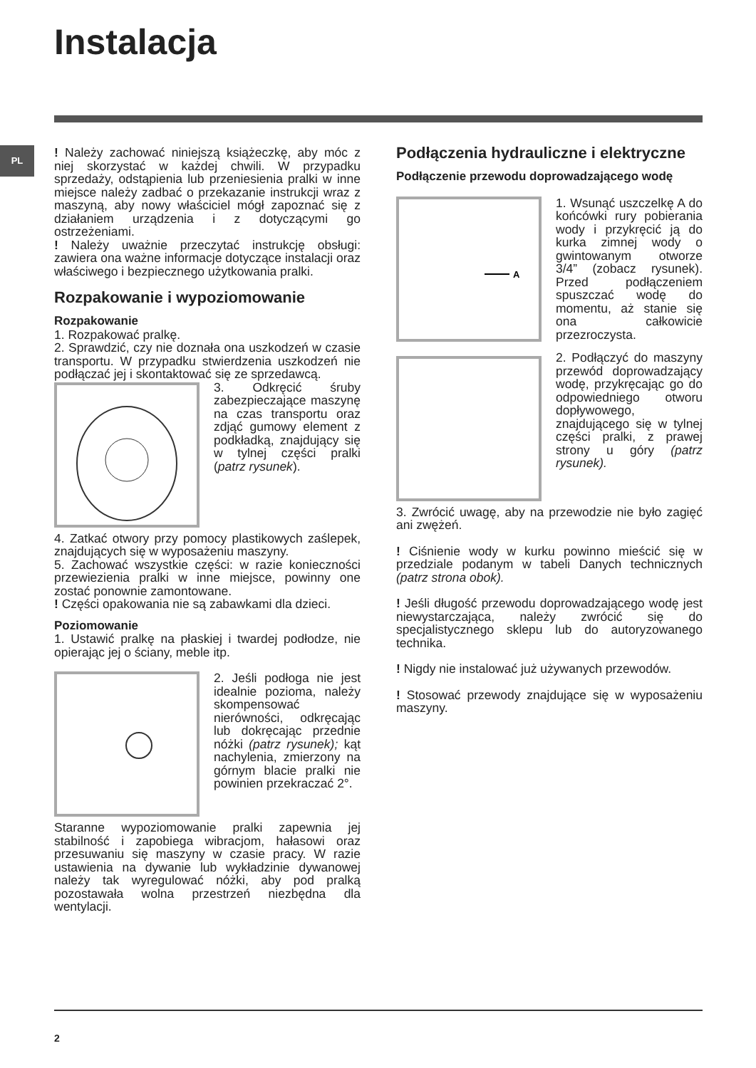Instalacja
PL
! Należy zachować niniejszą książeczkę, aby móc z niej skorzystać w każdej chwili. W przypadku sprzedaży, odstąpienia lub przeniesienia pralki w inne miejsce należy zadbać o przekazanie instrukcji wraz z maszyną, aby nowy właściciel mógł zapoznać się z działaniem urządzenia i z dotyczącymi go ostrzeżeniami.
! Należy uważnie przeczytać instrukcję obsługi: zawiera ona ważne informacje dotyczące instalacji oraz właściwego i bezpiecznego użytkowania pralki.
Rozpakowanie i wypoziomowanie
Rozpakowanie
1. Rozpakować pralkę.
2. Sprawdzić, czy nie doznała ona uszkodzeń w czasie transportu. W przypadku stwierdzenia uszkodzeń nie podłączać jej i skontaktować się ze sprzedawcą.
3. Odkręcić śruby zabezpieczające maszynę na czas transportu oraz zdjąć gumowy element z podkładką, znajdujący się w tylnej części pralki (patrz rysunek).
4. Zatkać otwory przy pomocy plastikowych zaślepek, znajdujących się w wyposażeniu maszyny.
5. Zachować wszystkie części: w razie konieczności przewiezienia pralki w inne miejsce, powinny one zostać ponownie zamontowane.
! Części opakowania nie są zabawkami dla dzieci.
Poziomowanie
1. Ustawić pralkę na płaskiej i twardej podłodze, nie opierając jej o ściany, meble itp.
2. Jeśli podłoga nie jest idealnie pozioma, należy skompensować nierówności, odkręcając lub dokręcając przednie nóżki (patrz rysunek); kąt nachylenia, zmierzony na górnym blacie pralki nie powinien przekraczać 2°.
Staranne wypoziomowanie pralki zapewnia jej stabilność i zapobiega wibracjom, hałasowi oraz przesuwaniu się maszyny w czasie pracy. W razie ustawienia na dywanie lub wykładzinie dywanowej należy tak wyregulować nóżki, aby pod pralką pozostawała wolna przestrzeń niezbędna dla wentylacji.
Podłączenia hydrauliczne i elektryczne
Podłączenie przewodu doprowadzającego wodę
A
1. Wsunąć uszczelkę A do końcówki rury pobierania wody i przykręcić ją do kurka zimnej wody o gwintowanym otworze 3/4” (zobacz rysunek). Przed podłączeniem spuszczać wodę do momentu, aż stanie się ona całkowicie przezroczysta.
2. Podłączyć do maszyny przewód doprowadzający wodę, przykręcając go do odpowiedniego otworu dopływowego, znajdującego się w tylnej części pralki, z prawej strony u góry (patrz rysunek).
3. Zwrócić uwagę, aby na przewodzie nie było zagięć ani zwężeń.
! Ciśnienie wody w kurku powinno mieścić się w przedziale podanym w tabeli Danych technicznych (patrz strona obok).
! Jeśli długość przewodu doprowadzającego wodę jest niewystarczająca, należy zwrócić się do specjalistycznego sklepu lub do autoryzowanego technika.
! Nigdy nie instalować już używanych przewodów.
! Stosować przewody znajdujące się w wyposażeniu maszyny.
2